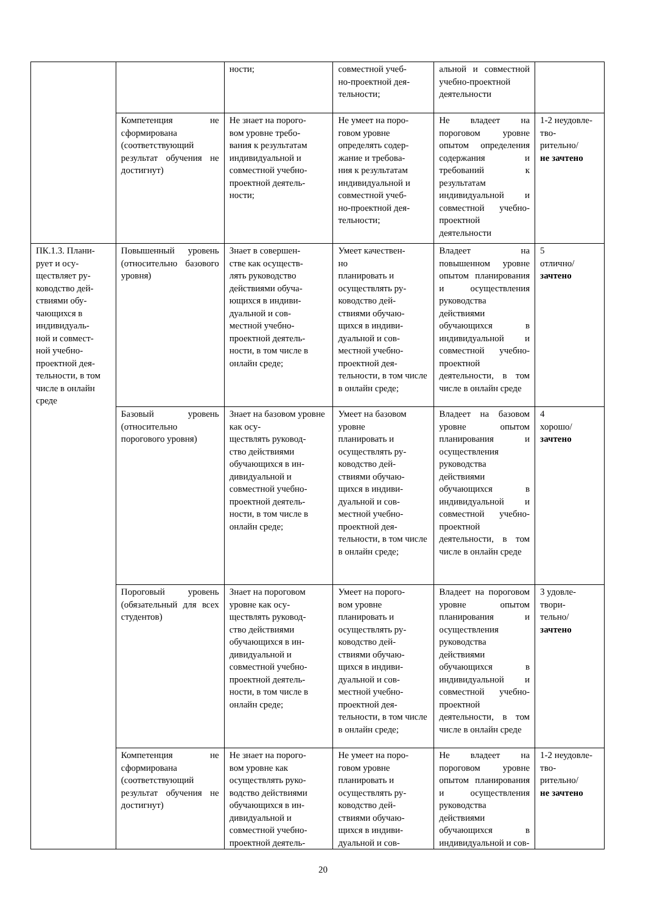| | | ности; | совместной учеб- но-проектной дея- тельности; | альной и совместной учебно-проектной деятельности | |
| | Компетенция не сформирована (соответствующий результат обучения не достигнут) | Не знает на порого- вом уровне требо- вания к результатам индивидуальной и совместной учебно-проектной деятель- ности; | Не умеет на поро- говом уровне определять содер- жание и требова- ния к результатам индивидуальной и совместной учеб- но-проектной дея- тельности; | Не владеет на пороговом уровне опытом определения содержания и требований к результатам индивидуальной и совместной учебно-проектной деятельности | 1-2 неудовле- тво- рительно/ не зачтено |
| ПК.1.3. Плани- рует и осу- ществляет ру- ководство дей- ствиями обу- чающихся в индивидуаль- ной и совмест- ной учебно- проектной дея- тельности, в том числе в онлайн среде | Повышенный уровень (относительно базового уровня) | Знает в совершен- стве как осуществ- лять руководство действиями обуча- ющихся в индиви- дуальной и сов- местной учебно- проектной деятель- ности, в том числе в онлайн среде; | Умеет качествен- но планировать и осуществлять ру- ководство дей- ствиями обучаю- щихся в индиви- дуальной и сов- местной учебно- проектной дея- тельности, в том числе в онлайн среде; | Владеет на повышенном уровне опытом планирования и осуществления руководства действиями обучающихся в индивидуальной и совместной учебно-проектной деятельности, в том числе в онлайн среде | 5 отлично/ зачтено |
| | Базовый уровень (относительно порогового уровня) | Знает на базовом уровне как осу- ществлять руковод- ство действиями обучающихся в ин- дивидуальной и совместной учебно- проектной деятель- ности, в том числе в онлайн среде; | Умеет на базовом уровне планировать и осуществлять ру- ководство дей- ствиями обучаю- щихся в индиви- дуальной и сов- местной учебно- проектной дея- тельности, в том числе в онлайн среде; | Владеет на базовом уровне опытом планирования и осуществления руководства действиями обучающихся в индивидуальной и совместной учебно-проектной деятельности, в том числе в онлайн среде | 4 хорошо/ зачтено |
| | Пороговый уровень (обязательный для всех студентов) | Знает на пороговом уровне как осу- ществлять руковод- ство действиями обучающихся в ин- дивидуальной и совместной учебно- проектной деятель- ности, в том числе в онлайн среде; | Умеет на порого- вом уровне планировать и осуществлять ру- ководство дей- ствиями обучаю- щихся в индиви- дуальной и сов- местной учебно- проектной дея- тельности, в том числе в онлайн среде; | Владеет на пороговом уровне опытом планирования и осуществления руководства действиями обучающихся в индивидуальной и совместной учебно-проектной деятельности, в том числе в онлайн среде | 3 удовле- твори- тельно/ зачтено |
| | Компетенция не сформирована (соответствующий результат обучения не достигнут) | Не знает на порого- вом уровне как осуществлять руко- водство действиями обучающихся в ин- дивидуальной и совместной учебно- проектной деятель- | Не умеет на поро- говом уровне планировать и осуществлять ру- ководство дей- ствиями обучаю- щихся в индиви- дуальной и сов- | Не владеет на пороговом уровне опытом планирования и осуществления руководства действиями обучающихся в индивидуальной и сов- | 1-2 неудовле- тво- рительно/ не зачтено |
20